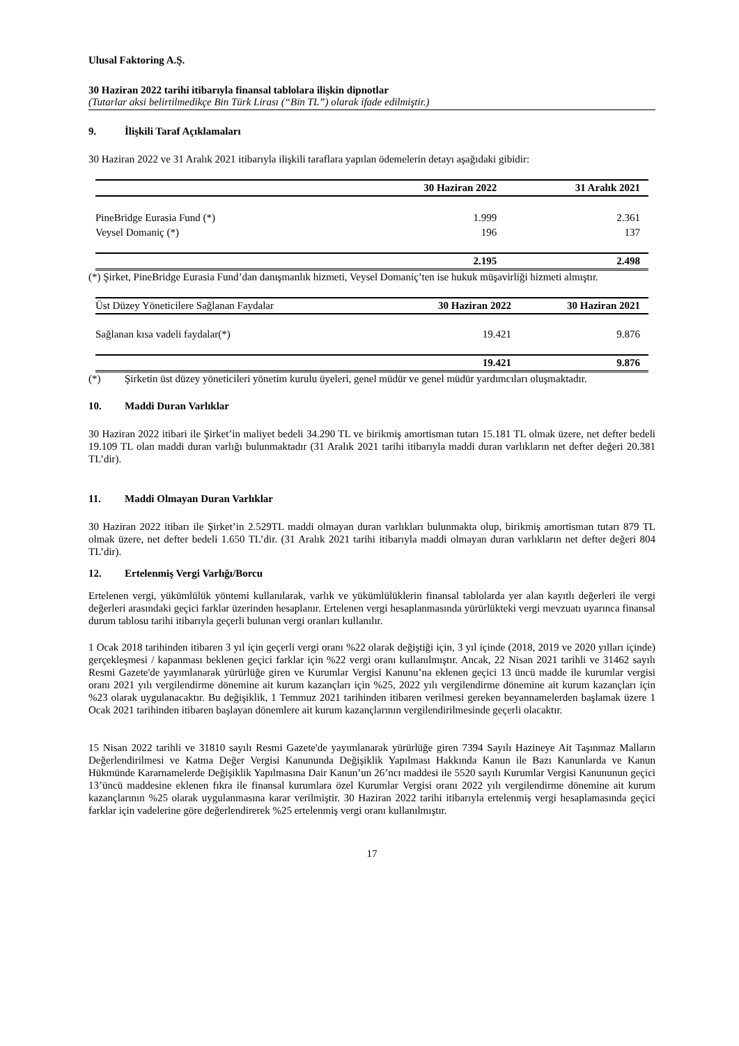Ulusal Faktoring A.Ş.
30 Haziran 2022 tarihi itibarıyla finansal tablolara ilişkin dipnotlar
(Tutarlar aksi belirtilmedikçe Bin Türk Lirası (“Bin TL”) olarak ifade edilmiştir.)
9. İlişkili Taraf Açıklamaları
30 Haziran 2022 ve 31 Aralık 2021 itibarıyla ilişkili taraflara yapılan ödemelerin detayı aşağıdaki gibidir:
| | 30 Haziran 2022 | 31 Aralık 2021 |
| --- | --- | --- |
| PineBridge Eurasia Fund (*) | 1.999 | 2.361 |
| Veysel Domaniç (*) | 196 | 137 |
| | 2.195 | 2.498 |
(*) Şirket, PineBridge Eurasia Fund’dan danışmanlık hizmeti, Veysel Domaniç’ten ise hukuk müşavirliği hizmeti almıştır.
| Üst Düzey Yöneticilere Sağlanan Faydalar | 30 Haziran 2022 | 30 Haziran 2021 |
| Sağlanan kısa vadeli faydalar(*) | 19.421 | 9.876 |
| | 19.421 | 9.876 |
(*) Şirketin üst düzey yöneticileri yönetim kurulu üyeleri, genel müdür ve genel müdür yardımcıları oluşmaktadır.
10. Maddi Duran Varlıklar
30 Haziran 2022 itibari ile Şirket’in maliyet bedeli 34.290 TL ve birikmiş amortisman tutarı 15.181 TL olmak üzere, net defter bedeli 19.109 TL olan maddi duran varlığı bulunmaktadır (31 Aralık 2021 tarihi itibarıyla maddi duran varlıkların net defter değeri 20.381 TL’dir).
11. Maddi Olmayan Duran Varlıklar
30 Haziran 2022 itibarı ile Şirket’in 2.529TL maddi olmayan duran varlıkları bulunmakta olup, birikmiş amortisman tutarı 879 TL olmak üzere, net defter bedeli 1.650 TL’dir. (31 Aralık 2021 tarihi itibarıyla maddi olmayan duran varlıkların net defter değeri 804 TL’dir).
12. Ertelenmiş Vergi Varlığı/Borcu
Ertelenen vergi, yükümlülük yöntemi kullanılarak, varlık ve yükümlülüklerin finansal tablolarda yer alan kayıtlı değerleri ile vergi değerleri arasındaki geçici farklar üzerinden hesaplanır. Ertelenen vergi hesaplanmasında yürürlükteki vergi mevzuatı uyarınca finansal durum tablosu tarihi itibarıyla geçerli bulunan vergi oranları kullanılır.
1 Ocak 2018 tarihinden itibaren 3 yıl için geçerli vergi oranı %22 olarak değiştiği için, 3 yıl içinde (2018, 2019 ve 2020 yılları içinde) gerçekleşmesi / kapanması beklenen geçici farklar için %22 vergi oranı kullanılmıştır. Ancak, 22 Nisan 2021 tarihli ve 31462 sayılı Resmi Gazete'de yayımlanarak yürürlüğe giren ve Kurumlar Vergisi Kanunu’na eklenen geçici 13 üncü madde ile kurumlar vergisi oranı 2021 yılı vergilendirme dönemine ait kurum kazançları için %25, 2022 yılı vergilendirme dönemine ait kurum kazançları için %23 olarak uygulanacaktır. Bu değişiklik, 1 Temmuz 2021 tarihinden itibaren verilmesi gereken beyannamelerden başlamak üzere 1 Ocak 2021 tarihinden itibaren başlayan dönemlere ait kurum kazançlarının vergilendirilmesinde geçerli olacaktır.
15 Nisan 2022 tarihli ve 31810 sayılı Resmi Gazete'de yayımlanarak yürürlüğe giren 7394 Sayılı Hazineye Ait Taşınmaz Malların Değerlendirilmesi ve Katma Değer Vergisi Kanununda Değişiklik Yapılması Hakkında Kanun ile Bazı Kanunlarda ve Kanun Hükmünde Kararnamelerde Değişiklik Yapılmasına Dair Kanun’un 26’ncı maddesi ile 5520 sayılı Kurumlar Vergisi Kanununun geçici 13’üncü maddesine eklenen fıkra ile finansal kurumlara özel Kurumlar Vergisi oranı 2022 yılı vergilendirme dönemine ait kurum kazançlarının %25 olarak uygulanmasına karar verilmiştir. 30 Haziran 2022 tarihi itibarıyla ertelenmiş vergi hesaplamasında geçici farklar için vadelerine göre değerlendirerek %25 ertelenmiş vergi oranı kullanılmıştır.
17